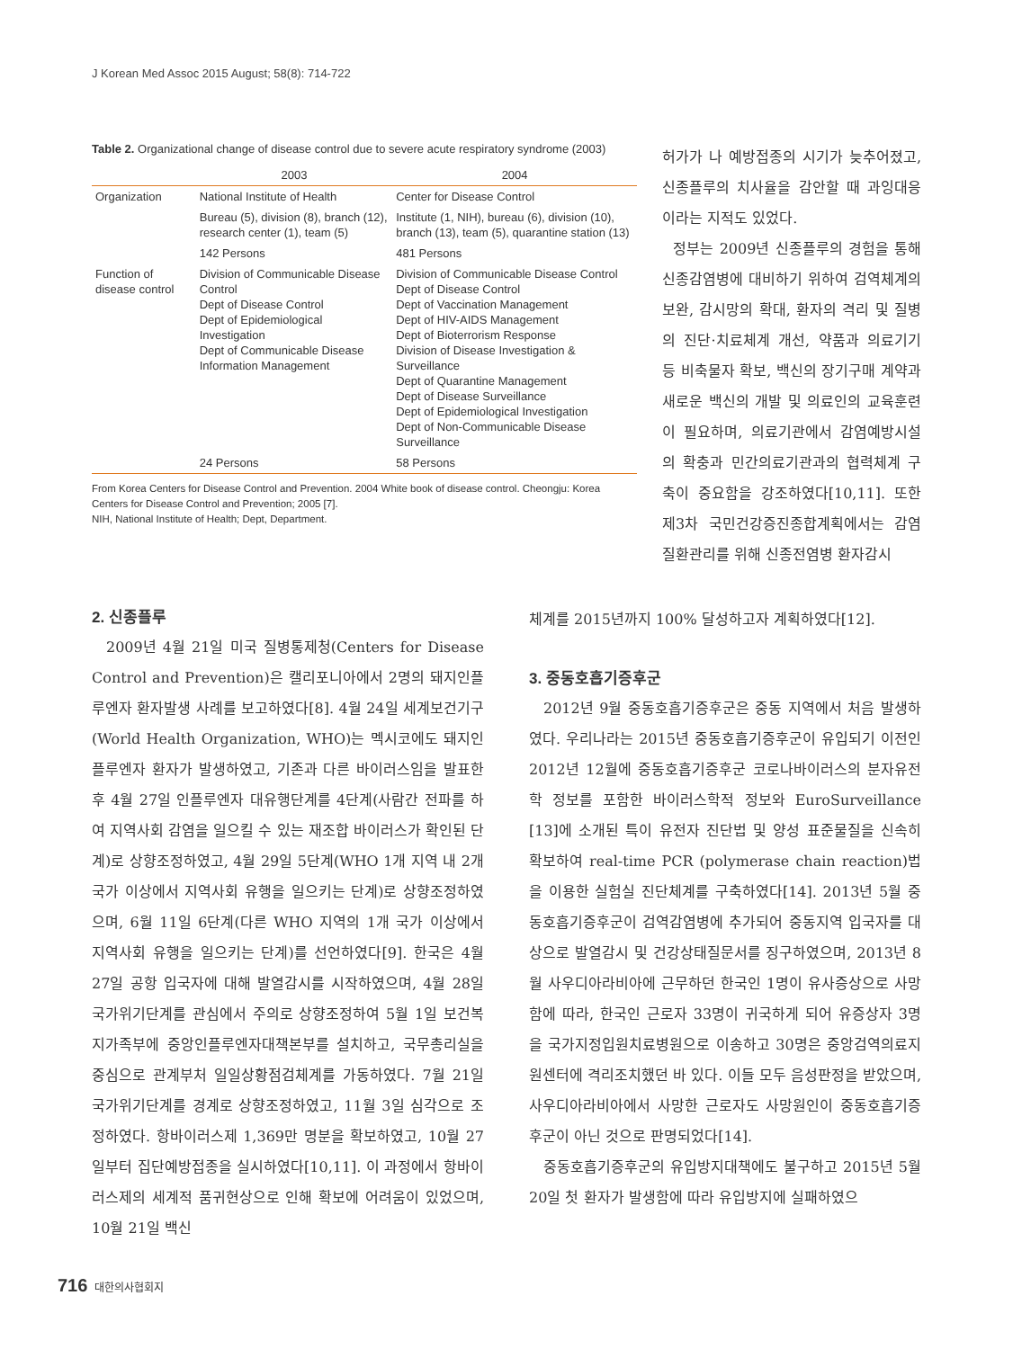J Korean Med Assoc 2015 August; 58(8): 714-722
Table 2. Organizational change of disease control due to severe acute respiratory syndrome (2003)
| | 2003 | 2004 |
| --- | --- | --- |
| Organization | National Institute of Health | Center for Disease Control |
| | Bureau (5), division (8), branch (12), research center (1), team (5) | Institute (1, NIH), bureau (6), division (10), branch (13), team (5), quarantine station (13) |
| | 142 Persons | 481 Persons |
| Function of disease control | Division of Communicable Disease Control Dept of Disease Control Dept of Epidemiological Investigation Dept of Communicable Disease Information Management | Division of Communicable Disease Control Dept of Disease Control Dept of Vaccination Management Dept of HIV-AIDS Management Dept of Bioterrorism Response Division of Disease Investigation & Surveillance Dept of Quarantine Management Dept of Disease Surveillance Dept of Epidemiological Investigation Dept of Non-Communicable Disease Surveillance |
| | 24 Persons | 58 Persons |
From Korea Centers for Disease Control and Prevention. 2004 White book of disease control. Cheongju: Korea Centers for Disease Control and Prevention; 2005 [7].
NIH, National Institute of Health; Dept, Department.
허가가 나 예방접종의 시기가 늦추어졌고, 신종플루의 치사율을 감안할 때 과잉대응이라는 지적도 있었다.
정부는 2009년 신종플루의 경험을 통해 신종감염병에 대비하기 위하여 검역체계의 보완, 감시망의 확대, 환자의 격리 및 질병의 진단·치료체계 개선, 약품과 의료기기 등 비축물자 확보, 백신의 장기구매 계약과 새로운 백신의 개발 및 의료인의 교육훈련이 필요하며, 의료기관에서 감염예방시설의 확충과 민간의료기관과의 협력체계 구축이 중요함을 강조하였다[10,11]. 또한 제3차 국민건강증진종합계획에서는 감염질환관리를 위해 신종전염병 환자감시
2. 신종플루
2009년 4월 21일 미국 질병통제청(Centers for Disease Control and Prevention)은 캘리포니아에서 2명의 돼지인플루엔자 환자발생 사례를 보고하였다[8]. 4월 24일 세계보건기구(World Health Organization, WHO)는 멕시코에도 돼지인플루엔자 환자가 발생하였고, 기존과 다른 바이러스임을 발표한 후 4월 27일 인플루엔자 대유행단계를 4단계(사람간 전파를 하여 지역사회 감염을 일으킬 수 있는 재조합 바이러스가 확인된 단계)로 상향조정하였고, 4월 29일 5단계(WHO 1개 지역 내 2개 국가 이상에서 지역사회 유행을 일으키는 단계)로 상향조정하였으며, 6월 11일 6단계(다른 WHO 지역의 1개 국가 이상에서 지역사회 유행을 일으키는 단계)를 선언하였다[9]. 한국은 4월 27일 공항 입국자에 대해 발열감시를 시작하였으며, 4월 28일 국가위기단계를 관심에서 주의로 상향조정하여 5월 1일 보건복지가족부에 중앙인플루엔자대책본부를 설치하고, 국무총리실을 중심으로 관계부처 일일상황점검체계를 가동하였다. 7월 21일 국가위기단계를 경계로 상향조정하였고, 11월 3일 심각으로 조정하였다. 항바이러스제 1,369만 명분을 확보하였고, 10월 27일부터 집단예방접종을 실시하였다[10,11]. 이 과정에서 항바이러스제의 세계적 품귀현상으로 인해 확보에 어려움이 있었으며, 10월 21일 백신
체계를 2015년까지 100% 달성하고자 계획하였다[12].
3. 중동호흡기증후군
2012년 9월 중동호흡기증후군은 중동 지역에서 처음 발생하였다. 우리나라는 2015년 중동호흡기증후군이 유입되기 이전인 2012년 12월에 중동호흡기증후군 코로나바이러스의 분자유전학 정보를 포함한 바이러스학적 정보와 EuroSurveillance [13]에 소개된 특이 유전자 진단법 및 양성 표준물질을 신속히 확보하여 real-time PCR (polymerase chain reaction)법을 이용한 실험실 진단체계를 구축하였다[14]. 2013년 5월 중동호흡기증후군이 검역감염병에 추가되어 중동지역 입국자를 대상으로 발열감시 및 건강상태질문서를 징구하였으며, 2013년 8월 사우디아라비아에 근무하던 한국인 1명이 유사증상으로 사망함에 따라, 한국인 근로자 33명이 귀국하게 되어 유증상자 3명을 국가지정입원치료병원으로 이송하고 30명은 중앙검역의료지원센터에 격리조치했던 바 있다. 이들 모두 음성판정을 받았으며, 사우디아라비아에서 사망한 근로자도 사망원인이 중동호흡기증후군이 아닌 것으로 판명되었다[14].
중동호흡기증후군의 유입방지대책에도 불구하고 2015년 5월 20일 첫 환자가 발생함에 따라 유입방지에 실패하였으
716 대한의사협회지